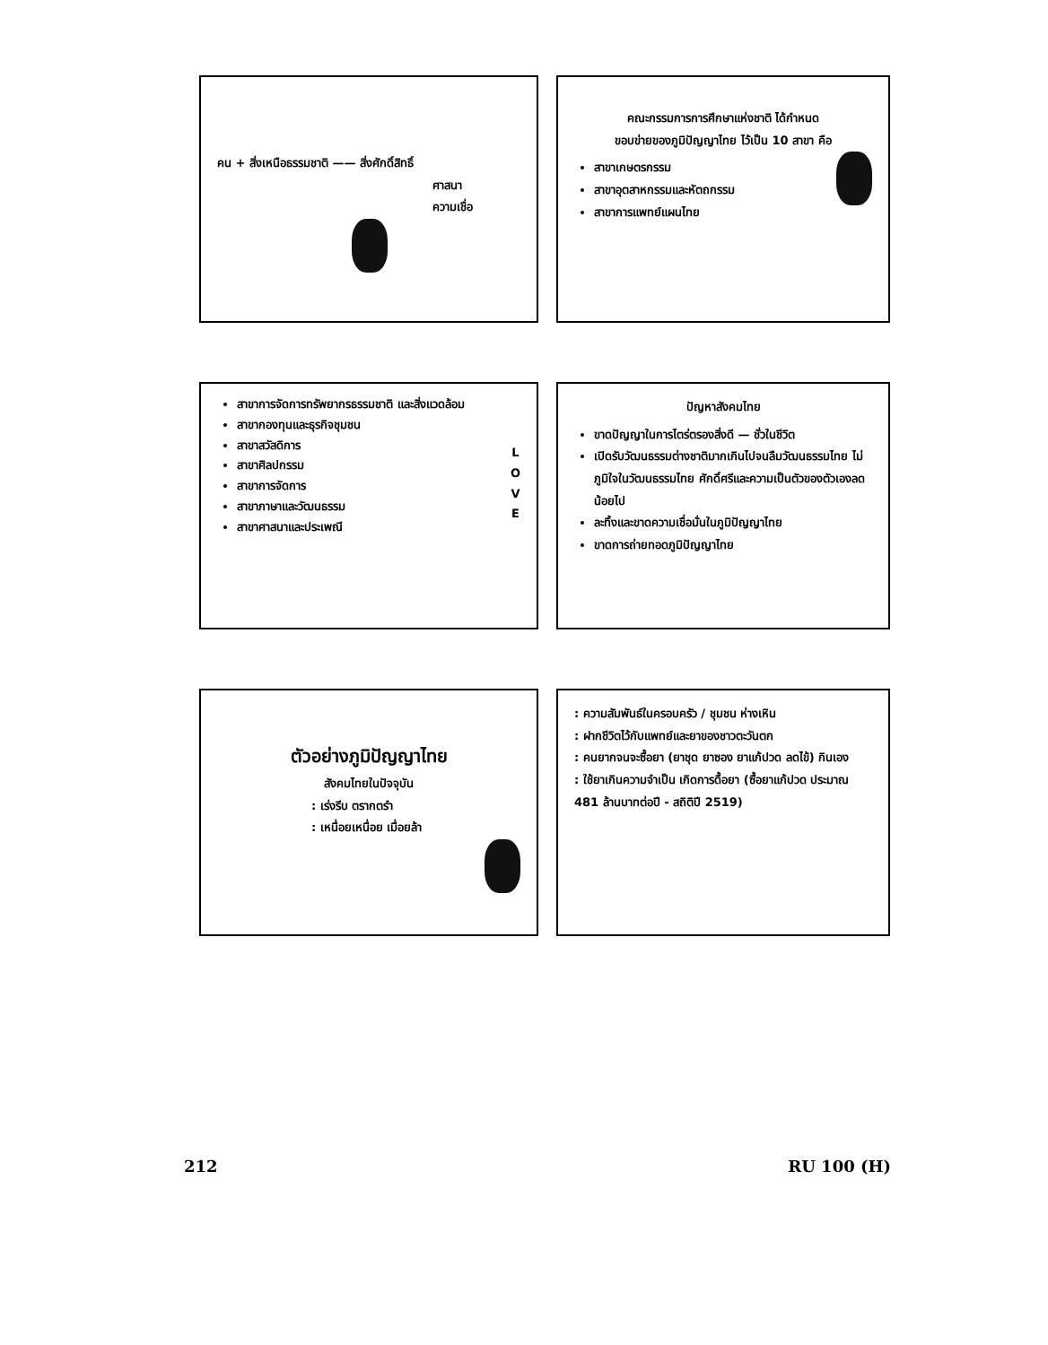คน + สิ่งเหนือธรรมชาติ —— สิ่งศักดิ์สิทธิ์
ศาสนา
ความเชื่อ
คณะกรรมการการศึกษาแห่งชาติ ได้กำหนด
ขอบข่ายของภูมิปัญญาไทย ไว้เป็น 10 สาขา คือ
สาขาเกษตรกรรม
สาขาอุตสาหกรรมและหัตถกรรม
สาขาการแพทย์แผนไทย
L
O
V
E
สาขาการจัดการทรัพยากรธรรมชาติ และสิ่งแวดล้อม
สาขากองทุนและธุรกิจชุมชน
สาขาสวัสดิการ
สาขาศิลปกรรม
สาขาการจัดการ
สาขาภาษาและวัฒนธรรม
สาขาศาสนาและประเพณี
ปัญหาสังคมไทย
ขาดปัญญาในการไตร่ตรองสิ่งดี — ชั่วในชีวิต
เปิดรับวัฒนธรรมต่างชาติมากเกินไปจนลืมวัฒนธรรมไทย ไม่ภูมิใจในวัฒนธรรมไทย ศักดิ์ศรีและความเป็นตัวของตัวเองลดน้อยไป
ละทิ้งและขาดความเชื่อมั่นในภูมิปัญญาไทย
ขาดการถ่ายทอดภูมิปัญญาไทย
ตัวอย่างภูมิปัญญาไทย
สังคมไทยในปัจจุบัน
: เร่งรีบ ตรากตรำ
: เหนื่อยเหนื่อย เมื่อยล้า
: ความสัมพันธ์ในครอบครัว / ชุมชน ห่างเหิน
: ฝากชีวิตไว้กับแพทย์และยาของชาวตะวันตก
: คนยากจนจะซื้อยา (ยาชุด ยาซอง ยาแก้ปวด ลดไข้) กินเอง
: ใช้ยาเกินความจำเป็น เกิดการดื้อยา (ซื้อยาแก้ปวด ประมาณ 481 ล้านบาทต่อปี - สถิติปี 2519)
212 RU 100 (H)